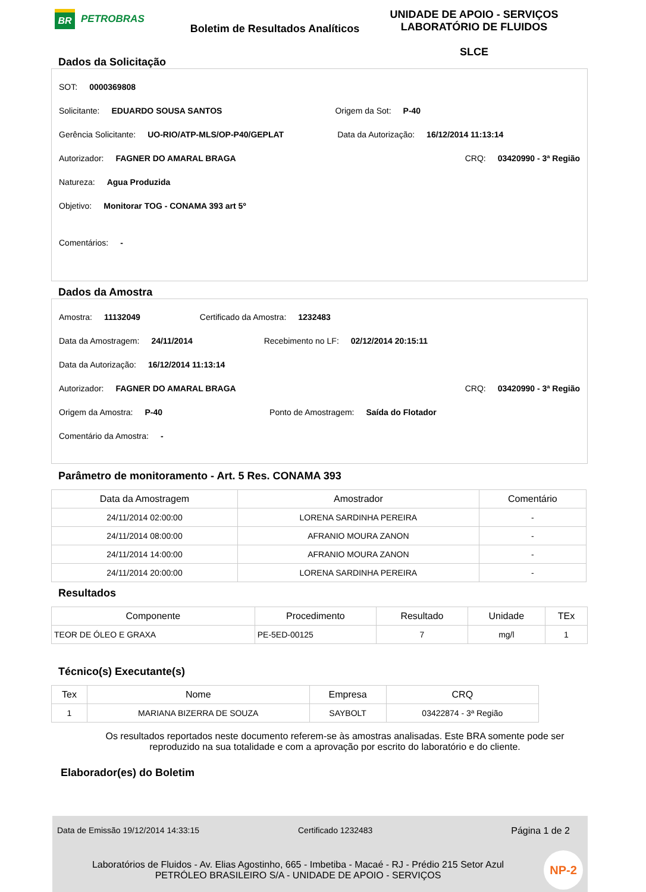BR
PETROBRAS
Boletim de Resultados Analíticos
UNIDADE DE APOIO - SERVIÇOS
LABORATÓRIO DE FLUIDOS
SLCE
Dados da Solicitação
SOT: 0000369808
Solicitante: EDUARDO SOUSA SANTOS Origem da Sot: P-40
Gerência Solicitante: UO-RIO/ATP-MLS/OP-P40/GEPLAT Data da Autorização: 16/12/2014 11:13:14
Autorizador: FAGNER DO AMARAL BRAGA CRQ: 03420990 - 3ª Região
Natureza: Agua Produzida
Objetivo: Monitorar TOG - CONAMA 393 art 5º
Comentários: -
Dados da Amostra
Amostra: 11132049 Certificado da Amostra: 1232483
Data da Amostragem: 24/11/2014 Recebimento no LF: 02/12/2014 20:15:11
Data da Autorização: 16/12/2014 11:13:14
Autorizador: FAGNER DO AMARAL BRAGA CRQ: 03420990 - 3ª Região
Origem da Amostra: P-40 Ponto de Amostragem: Saída do Flotador
Comentário da Amostra: -
Parâmetro de monitoramento - Art. 5 Res. CONAMA 393
| Data da Amostragem | Amostrador | Comentário |
| --- | --- | --- |
| 24/11/2014 02:00:00 | LORENA SARDINHA PEREIRA | - |
| 24/11/2014 08:00:00 | AFRANIO MOURA ZANON | - |
| 24/11/2014 14:00:00 | AFRANIO MOURA ZANON | - |
| 24/11/2014 20:00:00 | LORENA SARDINHA PEREIRA | - |
Resultados
| Componente | Procedimento | Resultado | Unidade | TEx |
| --- | --- | --- | --- | --- |
| TEOR DE ÓLEO E GRAXA | PE-5ED-00125 | 7 | mg/l | 1 |
Técnico(s) Executante(s)
| Tex | Nome | Empresa | CRQ |
| --- | --- | --- | --- |
| 1 | MARIANA BIZERRA DE SOUZA | SAYBOLT | 03422874 - 3ª Região |
Os resultados reportados neste documento referem-se às amostras analisadas. Este BRA somente pode ser
reproduzido na sua totalidade e com a aprovação por escrito do laboratório e do cliente.
Elaborador(es) do Boletim
Data de Emissão 19/12/2014 14:33:15 Certificado 1232483 Página 1 de 2
Laboratórios de Fluidos - Av. Elias Agostinho, 665 - Imbetiba - Macaé - RJ - Prédio 215 Setor Azul
PETRÓLEO BRASILEIRO S/A - UNIDADE DE APOIO - SERVIÇOS
NP-2